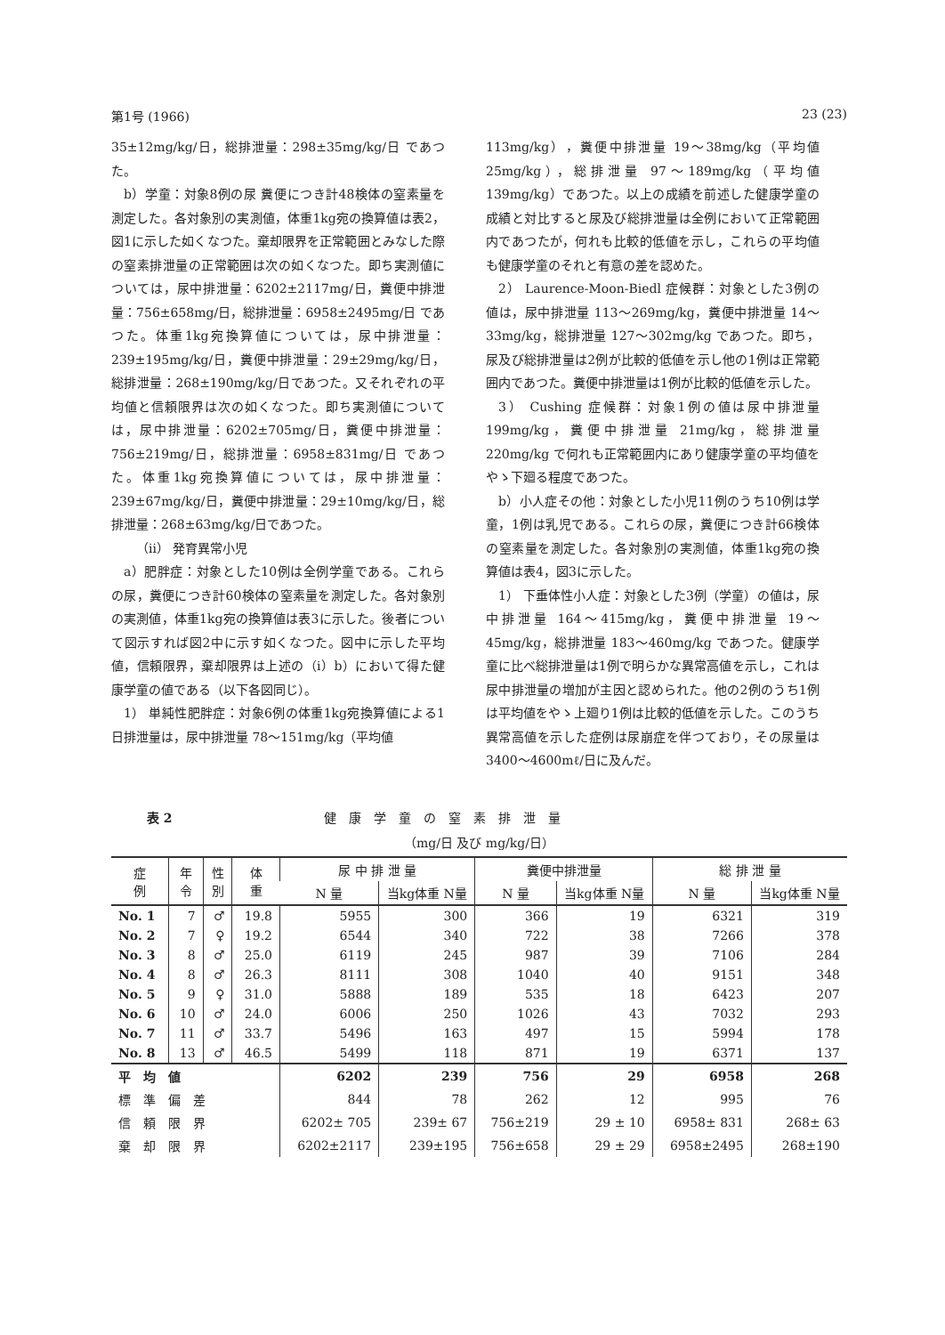第1号 (1966) 23 (23)
35±12mg/kg/日，総排泄量：298±35mg/kg/日 であつた。
b）学童：対象8例の尿 糞便につき計48検体の窒素量を測定した。各対象別の実測値，体重1kg宛の換算値は表2，図1に示した如くなつた。棄却限界を正常範囲とみなした際の窒素排泄量の正常範囲は次の如くなつた。即ち実測値については，尿中排泄量：6202±2117mg/日，糞便中排泄量：756±658mg/日，総排泄量：6958±2495mg/日 であつた。体重1kg宛換算値については，尿中排泄量：239±195mg/kg/日，糞便中排泄量：29±29mg/kg/日，総排泄量：268±190mg/kg/日であつた。又それぞれの平均値と信頼限界は次の如くなつた。即ち実測値については，尿中排泄量：6202±705mg/日，糞便中排泄量：756±219mg/日，総排泄量：6958±831mg/日 であつた。体重1kg宛換算値については，尿中排泄量：239±67mg/kg/日，糞便中排泄量：29±10mg/kg/日，総排泄量：268±63mg/kg/日であつた。
（ii） 発育異常小児
a）肥胖症：対象とした10例は全例学童である。これらの尿，糞便につき計60検体の窒素量を測定した。各対象別の実測値，体重1kg宛の換算値は表3に示した。後者について図示すれば図2中に示す如くなつた。図中に示した平均値，信頼限界，棄却限界は上述の（i）b）において得た健康学童の値である（以下各図同じ）。
1） 単純性肥胖症：対象6例の体重1kg宛換算値による1日排泄量は，尿中排泄量 78～151mg/kg（平均値
113mg/kg），糞便中排泄量 19～38mg/kg（平均値 25mg/kg），総排泄量 97～189mg/kg（平均値 139mg/kg）であつた。以上の成績を前述した健康学童の成績と対比すると尿及び総排泄量は全例において正常範囲内であつたが，何れも比較的低値を示し，これらの平均値も健康学童のそれと有意の差を認めた。
2） Laurence-Moon-Biedl 症候群：対象とした3例の値は，尿中排泄量 113～269mg/kg，糞便中排泄量 14～33mg/kg，総排泄量 127～302mg/kg であつた。即ち，尿及び総排泄量は2例が比較的低値を示し他の1例は正常範囲内であつた。糞便中排泄量は1例が比較的低値を示した。
3） Cushing 症候群：対象1例の値は尿中排泄量 199mg/kg，糞便中排泄量 21mg/kg，総排泄量 220mg/kg で何れも正常範囲内にあり健康学童の平均値をやゝ下廻る程度であつた。
b）小人症その他：対象とした小児11例のうち10例は学童，1例は乳児である。これらの尿，糞便につき計66検体の窒素量を測定した。各対象別の実測値，体重1kg宛の換算値は表4，図3に示した。
1） 下垂体性小人症：対象とした3例（学童）の値は，尿中排泄量 164～415mg/kg，糞便中排泄量 19～45mg/kg，総排泄量 183～460mg/kg であつた。健康学童に比べ総排泄量は1例で明らかな異常高値を示し，これは尿中排泄量の増加が主因と認められた。他の2例のうち1例は平均値をやゝ上廻り1例は比較的低値を示した。このうち異常高値を示した症例は尿崩症を伴つており，その尿量は3400～4600mℓ/日に及んだ。
表 2 健康学童の窒素排泄量
（mg/日 及び mg/kg/日）
| 症 例 | 年 令 | 性 別 | 体 重 | 尿 中 排 泄 量 | | 糞便中排泄量 | | 総 排 泄 量 | |
| --- | --- | --- | --- | --- | --- | --- | --- | --- | --- |
| | | | | N 量 | 当kg体重 N量 | N 量 | 当kg体重 N量 | N 量 | 当kg体重 N量 |
| No. 1 | 7 | ♂ | 19.8 | 5955 | 300 | 366 | 19 | 6321 | 319 |
| No. 2 | 7 | ♀ | 19.2 | 6544 | 340 | 722 | 38 | 7266 | 378 |
| No. 3 | 8 | ♂ | 25.0 | 6119 | 245 | 987 | 39 | 7106 | 284 |
| No. 4 | 8 | ♂ | 26.3 | 8111 | 308 | 1040 | 40 | 9151 | 348 |
| No. 5 | 9 | ♀ | 31.0 | 5888 | 189 | 535 | 18 | 6423 | 207 |
| No. 6 | 10 | ♂ | 24.0 | 6006 | 250 | 1026 | 43 | 7032 | 293 |
| No. 7 | 11 | ♂ | 33.7 | 5496 | 163 | 497 | 15 | 5994 | 178 |
| No. 8 | 13 | ♂ | 46.5 | 5499 | 118 | 871 | 19 | 6371 | 137 |
| 平 均 値 | | | | 6202 | 239 | 756 | 29 | 6958 | 268 |
| 標 準 偏 差 | | | | 844 | 78 | 262 | 12 | 995 | 76 |
| 信 頼 限 界 | | | | 6202± 705 | 239± 67 | 756±219 | 29 ± 10 | 6958± 831 | 268± 63 |
| 棄 却 限 界 | | | | 6202±2117 | 239±195 | 756±658 | 29 ± 29 | 6958±2495 | 268±190 |